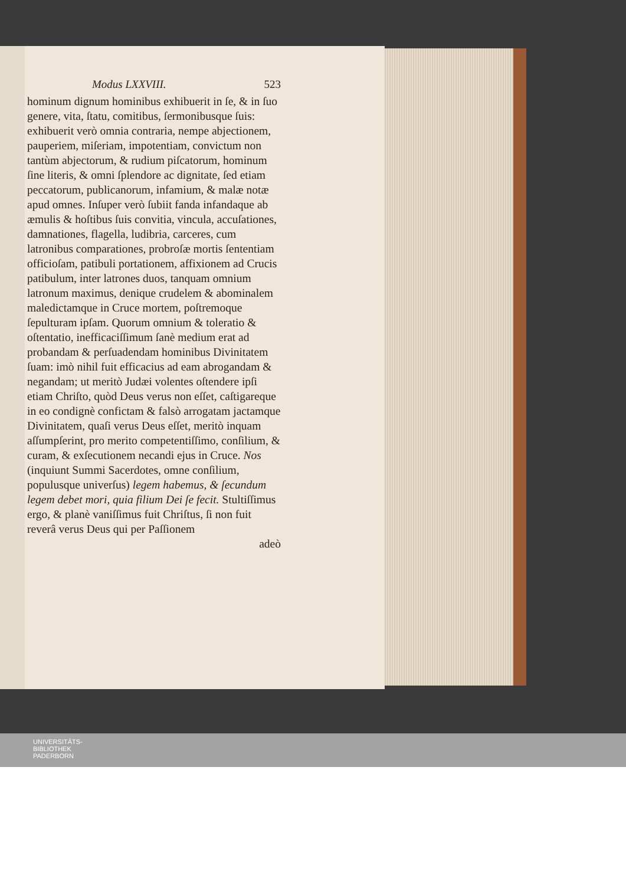Modus LXXVIII. 523
hominum dignum hominibus exhibuerit in ſe, & in ſuo genere, vita, ſtatu, comitibus, ſermonibusque ſuis: exhibuerit verò omnia contraria, nempe abjectionem, pauperiem, miſeriam, impotentiam, convictum non tantùm abjectorum, & rudium piſcatorum, hominum ſine literis, & omni ſplendore ac dignitate, ſed etiam peccatorum, publicanorum, infamium, & malæ notæ apud omnes. Inſuper verò ſubiit fanda infandaque ab æmulis & hoſtibus ſuis convitia, vincula, accuſationes, damnationes, flagella, ludibria, carceres, cum latronibus comparationes, probroſæ mortis ſententiam officioſam, patibuli portationem, affixionem ad Crucis patibulum, inter latrones duos, tanquam omnium latronum maximus, denique crudelem & abominalem maledictamque in Cruce mortem, poſtremoque ſepulturam ipſam. Quorum omnium & toleratio & oſtentatio, inefficaciſſimum ſanè medium erat ad probandam & perſuadendam hominibus Divinitatem ſuam: imò nihil fuit efficacius ad eam abrogandam & negandam; ut meritò Judæi volentes oſtendere ipſi etiam Chriſto, quòd Deus verus non eſſet, caſtigareque in eo condignè confictam & falsò arrogatam jactamque Divinitatem, quaſi verus Deus eſſet, meritò inquam aſſumpſerint, pro merito competentiſſimo, conſilium, & curam, & exſecutionem necandi ejus in Cruce. Nos (inquiunt Summi Sacerdotes, omne conſilium, populusque univerſus) legem habemus, & ſecundum legem debet mori, quia filium Dei ſe fecit. Stultiſſimus ergo, & planè vaniſſimus fuit Chriſtus, ſi non fuit reverâ verus Deus qui per Paſſionem
adeò
UNIVERSITÄTS-
BIBLIOTHEK
PADERBORN